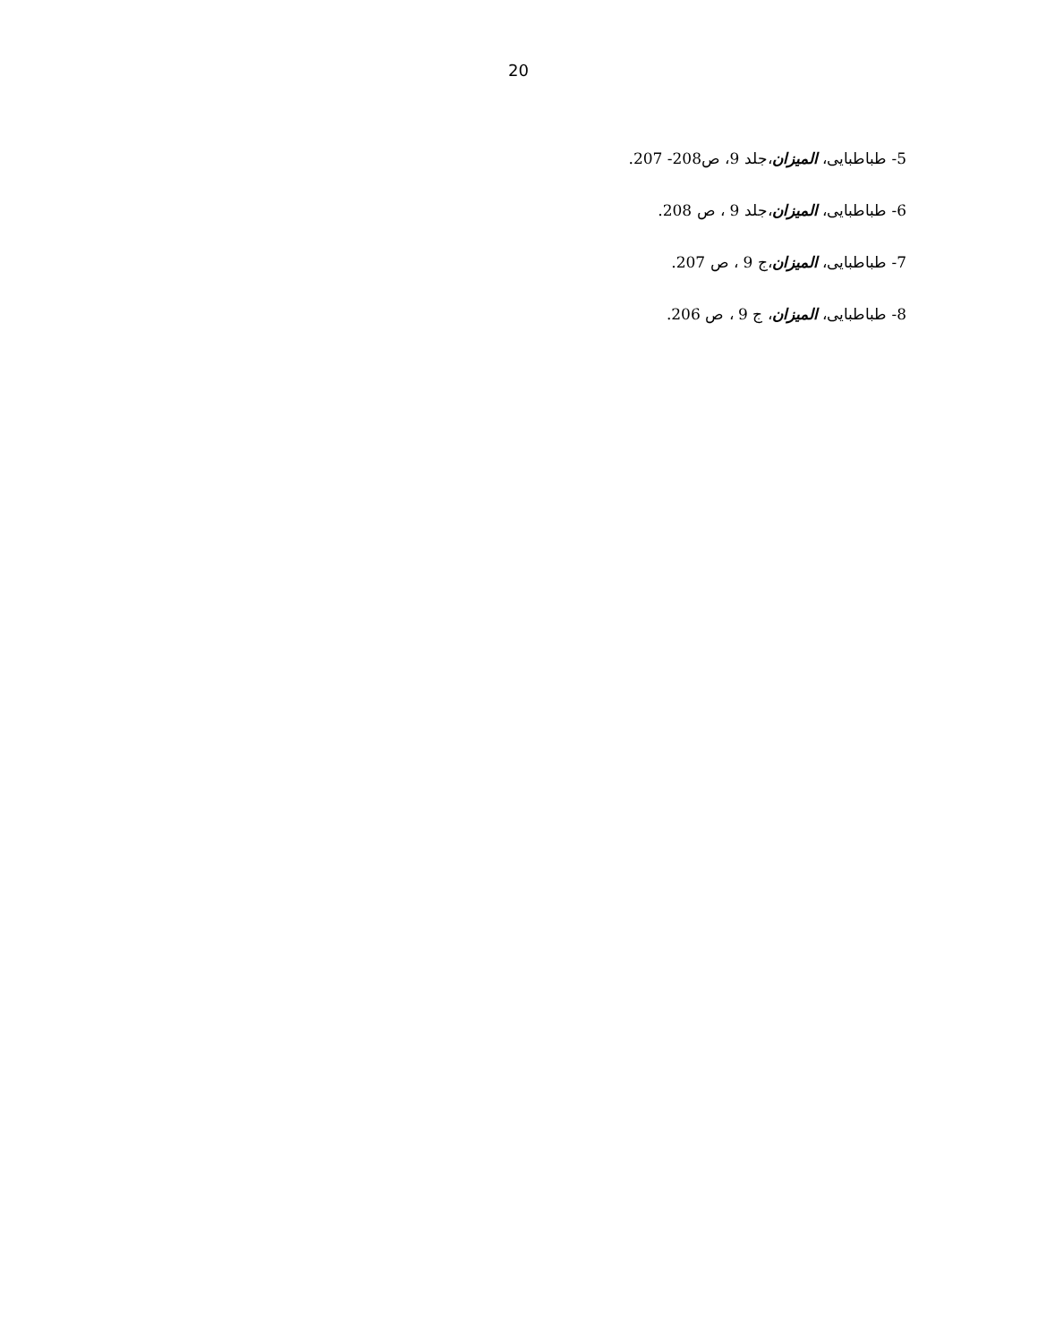20
5- طباطبایی، المیزان،جلد 9، ص208- 207.
6- طباطبایی، المیزان،جلد 9 ، ص 208.
7- طباطبایی، المیزان،ج 9 ، ص 207.
8- طباطبایی، المیزان، ج 9 ، ص 206.